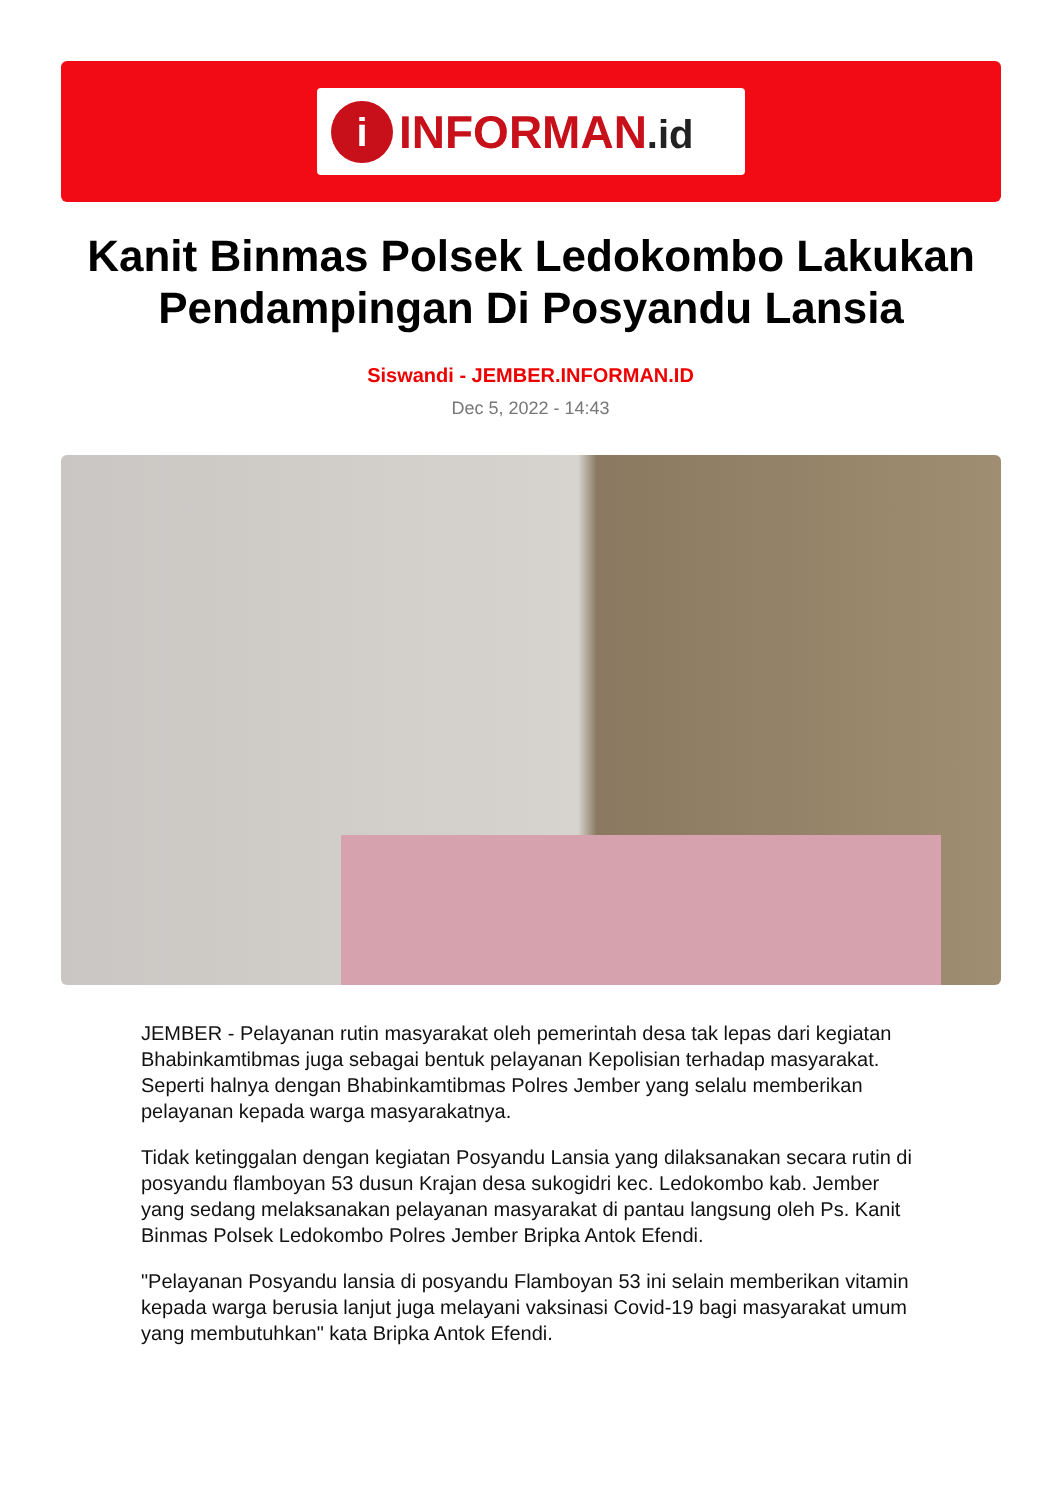i
INFORMAN.id
Kanit Binmas Polsek Ledokombo Lakukan Pendampingan Di Posyandu Lansia
Siswandi - JEMBER.INFORMAN.ID
Dec 5, 2022 - 14:43
JEMBER - Pelayanan rutin masyarakat oleh pemerintah desa tak lepas dari kegiatan Bhabinkamtibmas juga sebagai bentuk pelayanan Kepolisian terhadap masyarakat. Seperti halnya dengan Bhabinkamtibmas Polres Jember yang selalu memberikan pelayanan kepada warga masyarakatnya.
Tidak ketinggalan dengan kegiatan Posyandu Lansia yang dilaksanakan secara rutin di posyandu flamboyan 53 dusun Krajan desa sukogidri kec. Ledokombo kab. Jember yang sedang melaksanakan pelayanan masyarakat di pantau langsung oleh Ps. Kanit Binmas Polsek Ledokombo Polres Jember Bripka Antok Efendi.
"Pelayanan Posyandu lansia di posyandu Flamboyan 53 ini selain memberikan vitamin kepada warga berusia lanjut juga melayani vaksinasi Covid-19 bagi masyarakat umum yang membutuhkan" kata Bripka Antok Efendi.